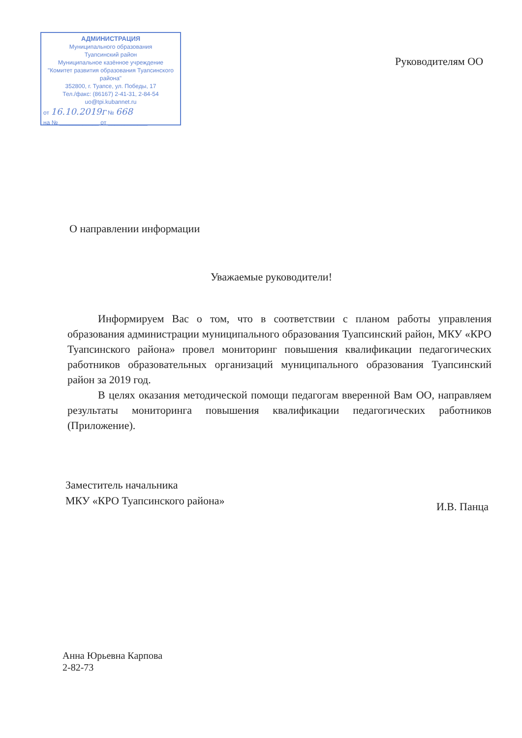АДМИНИСТРАЦИЯ
Муниципального образования
Туапсинский район
Муниципальное казённое учреждение
"Комитет развития образования Туапсинского района"
352800, г. Туапсе, ул. Победы, 17
Тел./факс: (86167) 2-41-31, 2-84-54
uo@tpi.kubannet.ru
от 16.10.2019г № 668
на № ____________ от ____________
Руководителям ОО
О направлении информации
Уважаемые руководители!
Информируем Вас о том, что в соответствии с планом работы управления образования администрации муниципального образования Туапсинский район, МКУ «КРО Туапсинского района» провел мониторинг повышения квалификации педагогических работников образовательных организаций муниципального образования Туапсинский район за 2019 год.
В целях оказания методической помощи педагогам вверенной Вам ОО, направляем результаты мониторинга повышения квалификации педагогических работников (Приложение).
Заместитель начальника
МКУ «КРО Туапсинского района»
И.В. Панца
Анна Юрьевна Карпова
2-82-73